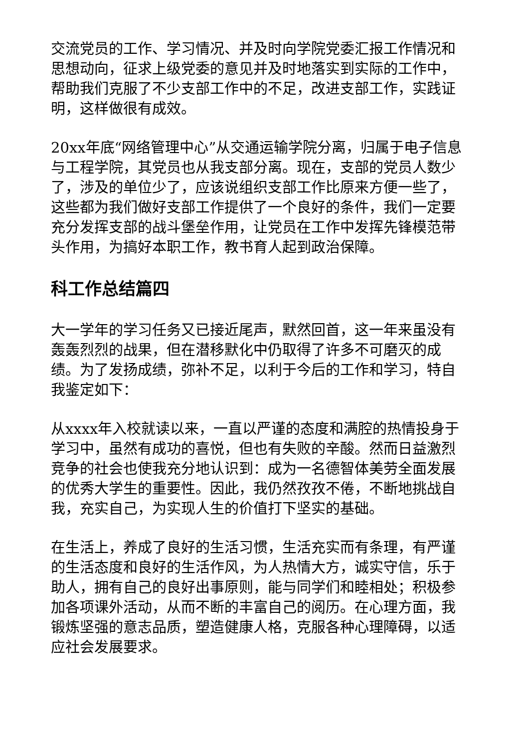交流党员的工作、学习情况、并及时向学院党委汇报工作情况和思想动向，征求上级党委的意见并及时地落实到实际的工作中，帮助我们克服了不少支部工作中的不足，改进支部工作，实践证明，这样做很有成效。
20xx年底“网络管理中心”从交通运输学院分离，归属于电子信息与工程学院，其党员也从我支部分离。现在，支部的党员人数少了，涉及的单位少了，应该说组织支部工作比原来方便一些了，这些都为我们做好支部工作提供了一个良好的条件，我们一定要充分发挥支部的战斗堡垒作用，让党员在工作中发挥先锋模范带头作用，为搞好本职工作，教书育人起到政治保障。
科工作总结篇四
大一学年的学习任务又已接近尾声，默然回首，这一年来虽没有轰轰烈烈的战果，但在潜移默化中仍取得了许多不可磨灭的成绩。为了发扬成绩，弥补不足，以利于今后的工作和学习，特自我鉴定如下：
从xxxx年入校就读以来，一直以严谨的态度和满腔的热情投身于学习中，虽然有成功的喜悦，但也有失败的辛酸。然而日益激烈竞争的社会也使我充分地认识到：成为一名德智体美劳全面发展的优秀大学生的重要性。因此，我仍然孜孜不倦，不断地挑战自我，充实自己，为实现人生的价值打下坚实的基础。
在生活上，养成了良好的生活习惯，生活充实而有条理，有严谨的生活态度和良好的生活作风，为人热情大方，诚实守信，乐于助人，拥有自己的良好出事原则，能与同学们和睦相处；积极参加各项课外活动，从而不断的丰富自己的阅历。在心理方面，我锻炼坚强的意志品质，塑造健康人格，克服各种心理障碍，以适应社会发展要求。